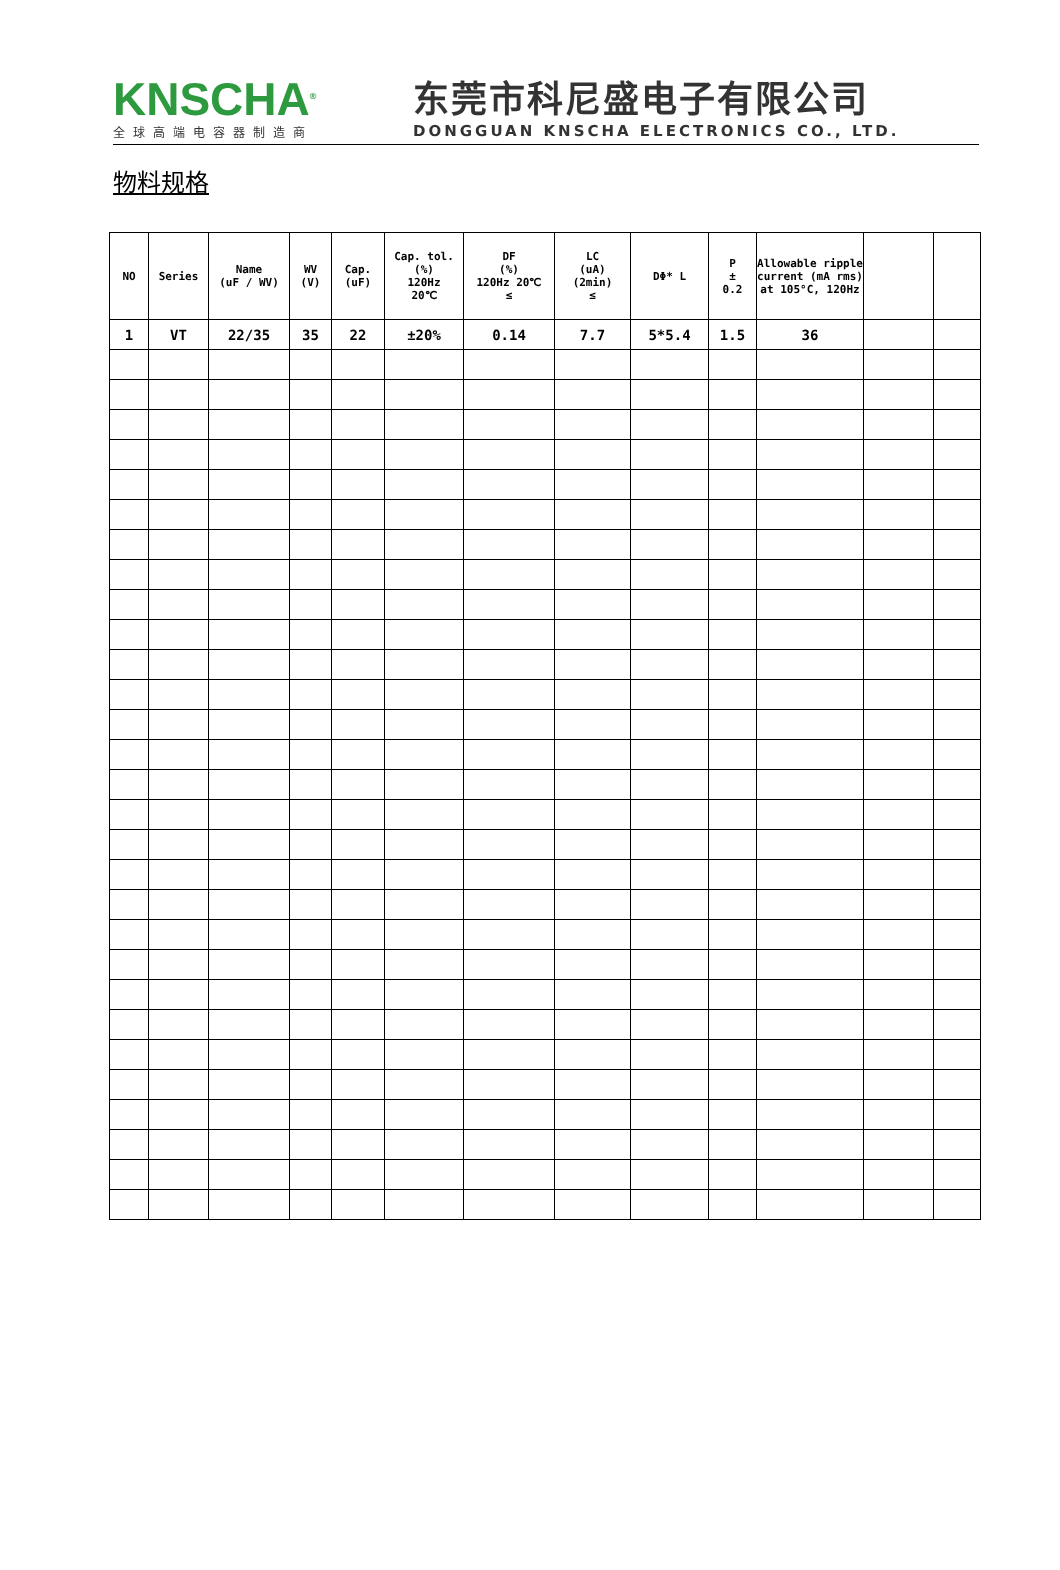KNSCHA<sup>®</sup>
全球高端电容器制造商
东莞市科尼盛电子有限公司
DONGGUAN KNSCHA ELECTRONICS CO., LTD.
物料规格
| NO | Series | Name (uF / WV) | WV (V) | Cap. (uF) | Cap. tol. (%) 120Hz 20℃ | DF (%) 120Hz 20℃ ≤ | LC (uA) (2min) ≤ | DΦ* L | P ± 0.2 | Allowable ripple current (mA rms) at 105°C, 120Hz | | |
| --- | --- | --- | --- | --- | --- | --- | --- | --- | --- | --- | --- | --- |
| 1 | VT | 22/35 | 35 | 22 | ±20% | 0.14 | 7.7 | 5*5.4 | 1.5 | 36 | | |